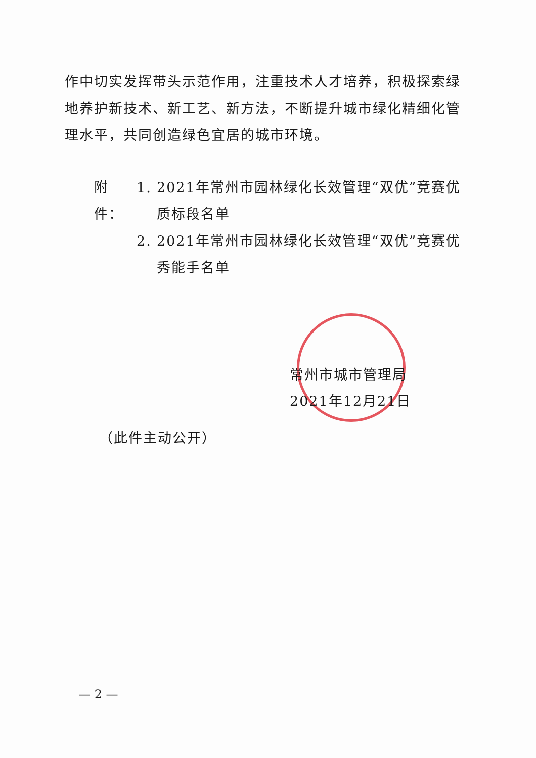作中切实发挥带头示范作用，注重技术人才培养，积极探索绿地养护新技术、新工艺、新方法，不断提升城市绿化精细化管理水平，共同创造绿色宜居的城市环境。
附件： 1. 2021年常州市园林绿化长效管理“双优”竞赛优质标段名单
2. 2021年常州市园林绿化长效管理“双优”竞赛优秀能手名单
常州市城市管理局
2021年12月21日
（此件主动公开）
— 2 —